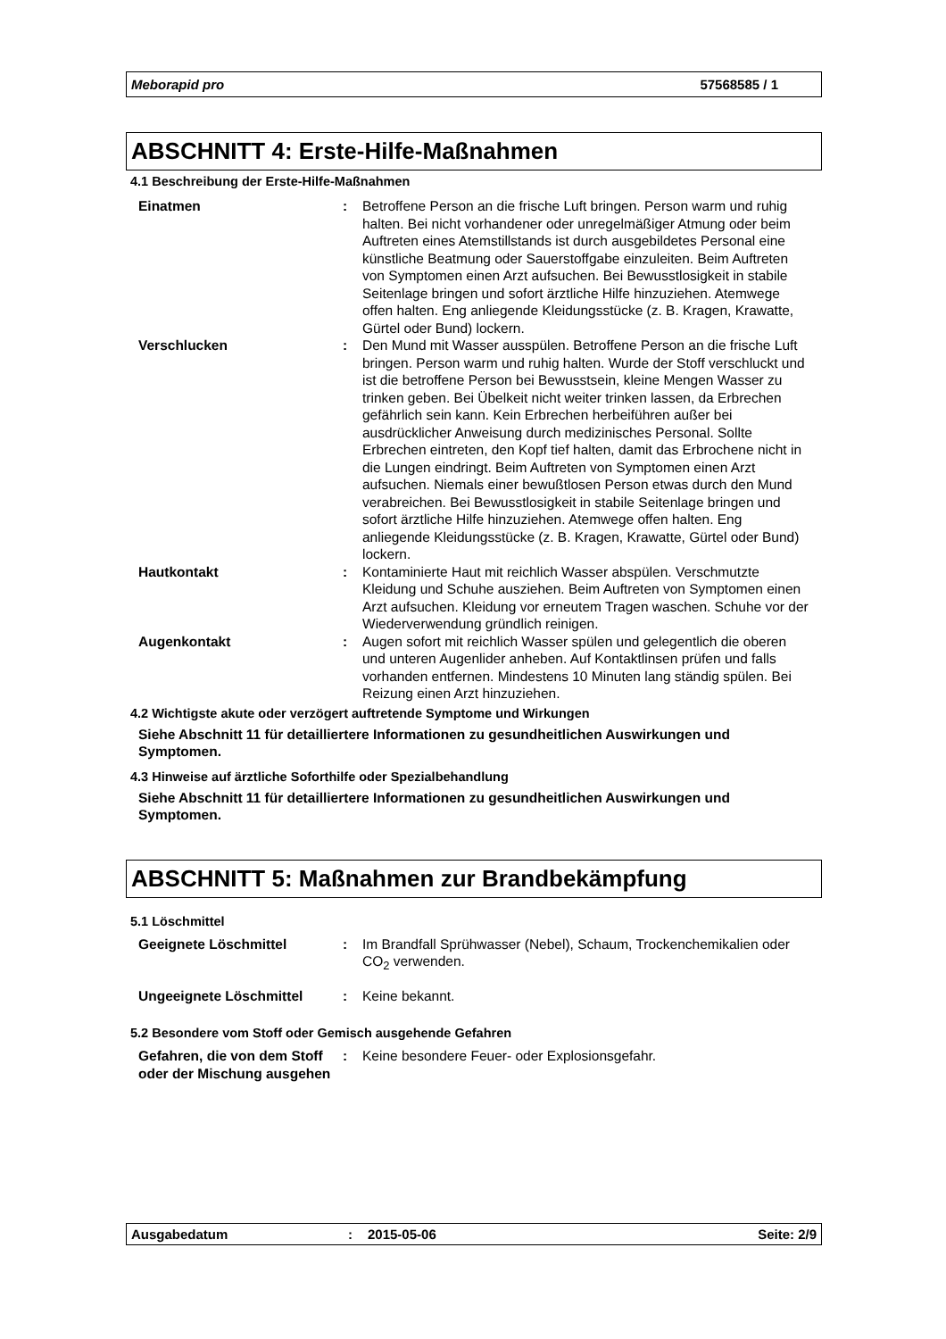Meborapid pro 57568585 / 1
ABSCHNITT 4: Erste-Hilfe-Maßnahmen
4.1 Beschreibung der Erste-Hilfe-Maßnahmen
Einatmen : Betroffene Person an die frische Luft bringen. Person warm und ruhig halten. Bei nicht vorhandener oder unregelmäßiger Atmung oder beim Auftreten eines Atemstillstands ist durch ausgebildetes Personal eine künstliche Beatmung oder Sauerstoffgabe einzuleiten. Beim Auftreten von Symptomen einen Arzt aufsuchen. Bei Bewusstlosigkeit in stabile Seitenlage bringen und sofort ärztliche Hilfe hinzuziehen. Atemwege offen halten. Eng anliegende Kleidungsstücke (z. B. Kragen, Krawatte, Gürtel oder Bund) lockern.
Verschlucken : Den Mund mit Wasser ausspülen. Betroffene Person an die frische Luft bringen. Person warm und ruhig halten. Wurde der Stoff verschluckt und ist die betroffene Person bei Bewusstsein, kleine Mengen Wasser zu trinken geben. Bei Übelkeit nicht weiter trinken lassen, da Erbrechen gefährlich sein kann. Kein Erbrechen herbeiführen außer bei ausdrücklicher Anweisung durch medizinisches Personal. Sollte Erbrechen eintreten, den Kopf tief halten, damit das Erbrochene nicht in die Lungen eindringt. Beim Auftreten von Symptomen einen Arzt aufsuchen. Niemals einer bewußtlosen Person etwas durch den Mund verabreichen. Bei Bewusstlosigkeit in stabile Seitenlage bringen und sofort ärztliche Hilfe hinzuziehen. Atemwege offen halten. Eng anliegende Kleidungsstücke (z. B. Kragen, Krawatte, Gürtel oder Bund) lockern.
Hautkontakt : Kontaminierte Haut mit reichlich Wasser abspülen. Verschmutzte Kleidung und Schuhe ausziehen. Beim Auftreten von Symptomen einen Arzt aufsuchen. Kleidung vor erneutem Tragen waschen. Schuhe vor der Wiederverwendung gründlich reinigen.
Augenkontakt : Augen sofort mit reichlich Wasser spülen und gelegentlich die oberen und unteren Augenlider anheben. Auf Kontaktlinsen prüfen und falls vorhanden entfernen. Mindestens 10 Minuten lang ständig spülen. Bei Reizung einen Arzt hinzuziehen.
4.2 Wichtigste akute oder verzögert auftretende Symptome und Wirkungen
Siehe Abschnitt 11 für detailliertere Informationen zu gesundheitlichen Auswirkungen und Symptomen.
4.3 Hinweise auf ärztliche Soforthilfe oder Spezialbehandlung
Siehe Abschnitt 11 für detailliertere Informationen zu gesundheitlichen Auswirkungen und Symptomen.
ABSCHNITT 5: Maßnahmen zur Brandbekämpfung
5.1 Löschmittel
Geeignete Löschmittel : Im Brandfall Sprühwasser (Nebel), Schaum, Trockenchemikalien oder CO<sub>2</sub> verwenden.
Ungeeignete Löschmittel : Keine bekannt.
5.2 Besondere vom Stoff oder Gemisch ausgehende Gefahren
Gefahren, die von dem Stoff oder der Mischung ausgehen
: Keine besondere Feuer- oder Explosionsgefahr.
Ausgabedatum: 2015-05-06 Seite: 2/9